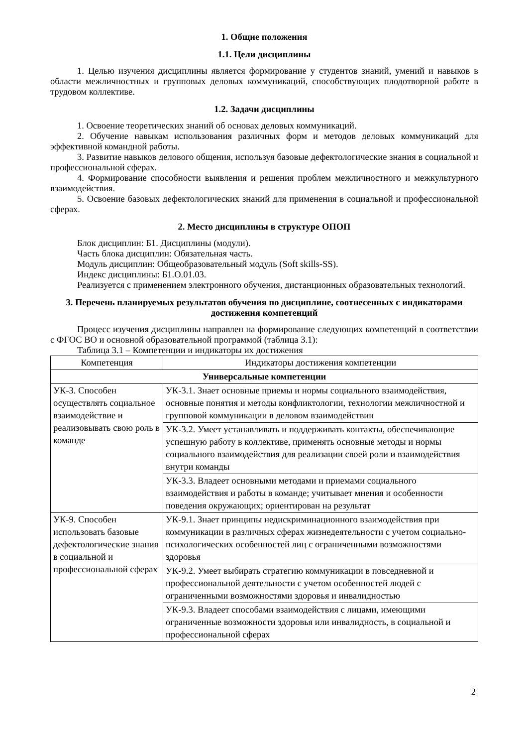1. Общие положения
1.1. Цели дисциплины
1. Целью изучения дисциплины является формирование у студентов знаний, умений и навыков в области межличностных и групповых деловых коммуникаций, способствующих плодотворной работе в трудовом коллективе.
1.2. Задачи дисциплины
1. Освоение теоретических знаний об основах деловых коммуникаций.
2. Обучение навыкам использования различных форм и методов деловых коммуникаций для эффективной командной работы.
3. Развитие навыков делового общения, используя базовые дефектологические знания в социальной и профессиональной сферах.
4. Формирование способности выявления и решения проблем межличностного и межкультурного взаимодействия.
5. Освоение базовых дефектологических знаний для применения в социальной и профессиональной сферах.
2. Место дисциплины в структуре ОПОП
Блок дисциплин: Б1. Дисциплины (модули).
Часть блока дисциплин: Обязательная часть.
Модуль дисциплин: Общеобразовательный модуль (Soft skills-SS).
Индекс дисциплины: Б1.О.01.03.
Реализуется с применением электронного обучения, дистанционных образовательных технологий.
3. Перечень планируемых результатов обучения по дисциплине, соотнесенных с индикаторами достижения компетенций
Процесс изучения дисциплины направлен на формирование следующих компетенций в соответствии с ФГОС ВО и основной образовательной программой (таблица 3.1):
Таблица 3.1 – Компетенции и индикаторы их достижения
| Компетенция | Индикаторы достижения компетенции |
| --- | --- |
| Универсальные компетенции | |
| УК-3. Способен осуществлять социальное взаимодействие и реализовывать свою роль в команде | УК-3.1. Знает основные приемы и нормы социального взаимодействия, основные понятия и методы конфликтологии, технологии межличностной и групповой коммуникации в деловом взаимодействии |
| | УК-3.2. Умеет устанавливать и поддерживать контакты, обеспечивающие успешную работу в коллективе, применять основные методы и нормы социального взаимодействия для реализации своей роли и взаимодействия внутри команды |
| | УК-3.3. Владеет основными методами и приемами социального взаимодействия и работы в команде; учитывает мнения и особенности поведения окружающих; ориентирован на результат |
| УК-9. Способен использовать базовые дефектологические знания в социальной и профессиональной сферах | УК-9.1. Знает принципы недискриминационного взаимодействия при коммуникации в различных сферах жизнедеятельности с учетом социально-психологических особенностей лиц с ограниченными возможностями здоровья |
| | УК-9.2. Умеет выбирать стратегию коммуникации в повседневной и профессиональной деятельности с учетом особенностей людей с ограниченными возможностями здоровья и инвалидностью |
| | УК-9.3. Владеет способами взаимодействия с лицами, имеющими ограниченные возможности здоровья или инвалидность, в социальной и профессиональной сферах |
2